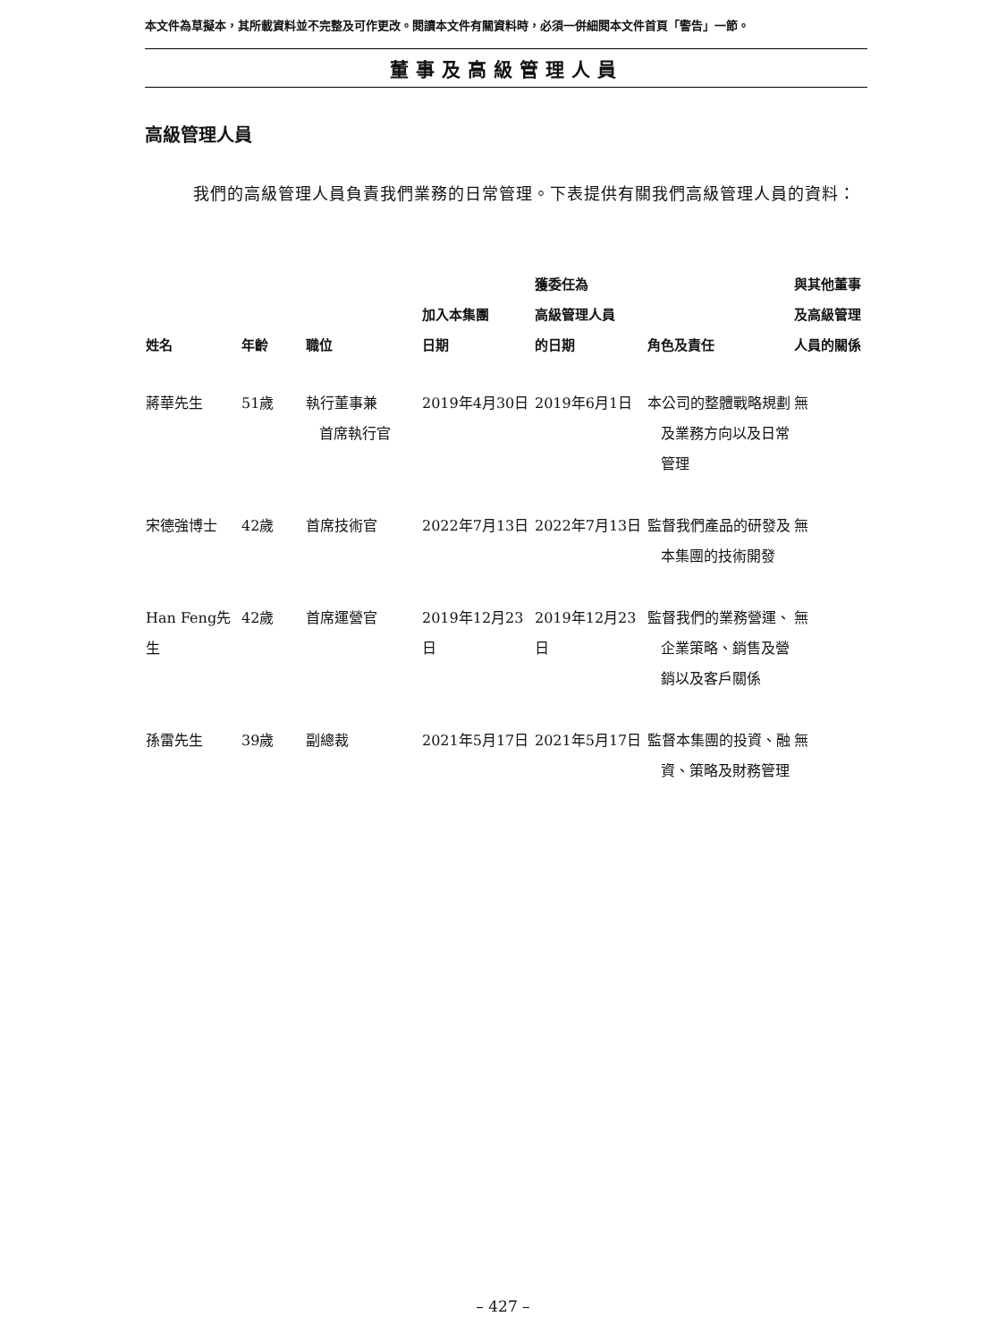本文件為草擬本，其所載資料並不完整及可作更改。閱讀本文件有關資料時，必須一併細閱本文件首頁「警告」一節。
董事及高級管理人員
高級管理人員
我們的高級管理人員負責我們業務的日常管理。下表提供有關我們高級管理人員的資料：
| 姓名 | 年齡 | 職位 | 加入本集團 日期 | 獲委任為 高級管理人員 的日期 | 角色及責任 | 與其他董事 及高級管理 人員的關係 |
| --- | --- | --- | --- | --- | --- | --- |
| 蔣華先生 | 51歲 | 執行董事兼 首席執行官 | 2019年4月30日 | 2019年6月1日 | 本公司的整體戰略規劃 及業務方向以及日常管理 | 無 |
| 宋德強博士 | 42歲 | 首席技術官 | 2022年7月13日 | 2022年7月13日 | 監督我們產品的研發及 本集團的技術開發 | 無 |
| Han Feng先生 | 42歲 | 首席運營官 | 2019年12月23日 | 2019年12月23日 | 監督我們的業務營運、 企業策略、銷售及營銷以及客戶關係 | 無 |
| 孫雷先生 | 39歲 | 副總裁 | 2021年5月17日 | 2021年5月17日 | 監督本集團的投資、融 資、策略及財務管理 | 無 |
– 427 –